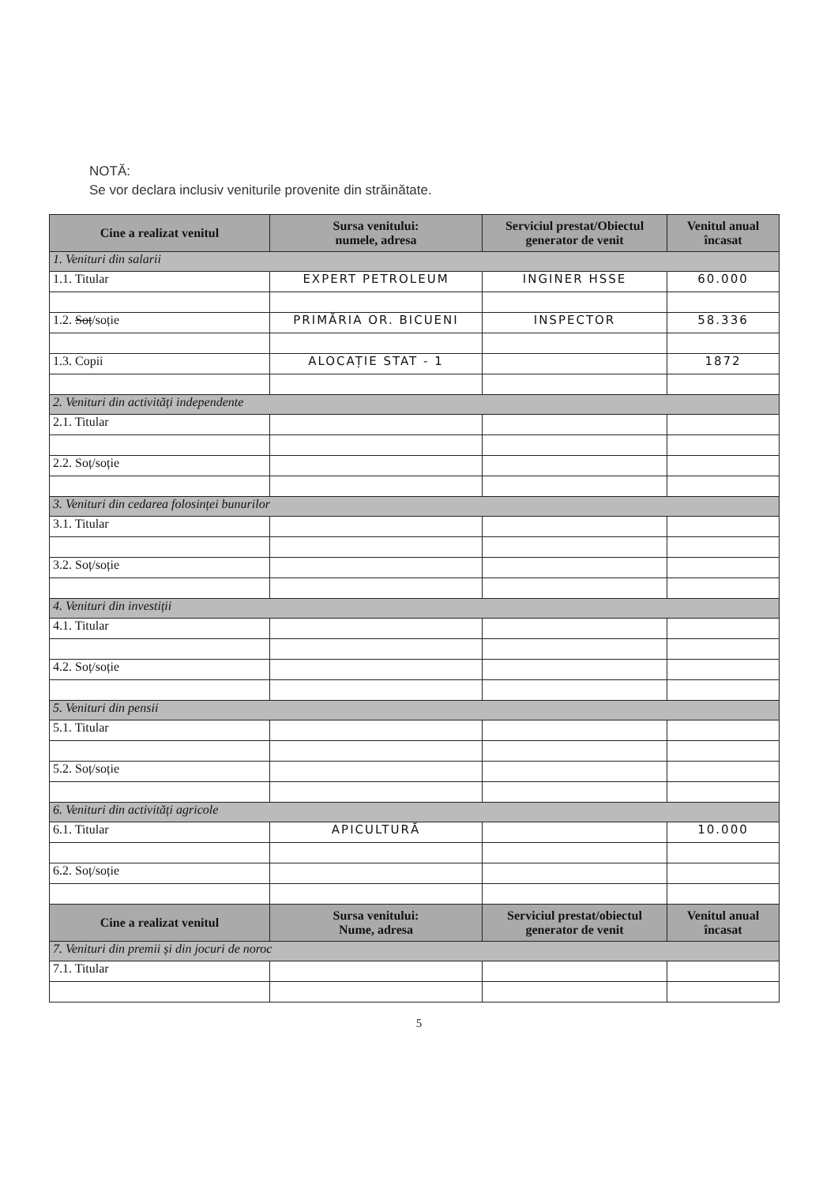NOTĂ:
Se vor declara inclusiv veniturile provenite din străinătate.
| Cine a realizat venitul | Sursa venitului: numele, adresa | Serviciul prestat/Obiectul generator de venit | Venitul anual încasat |
| --- | --- | --- | --- |
| 1. Venituri din salarii | | | |
| 1.1. Titular | EXPERT PETROLEUM | INGINER HSSE | 60.000 |
| 1.2. Soț /soție | PRIMĂRIA OR. BICUENI | INSPECTOR | 58.336 |
| 1.3. Copii | ALOCAȚIE STAT - 1 | | 1872 |
| 2. Venituri din activități independente | | | |
| 2.1. Titular | | | |
| 2.2. Soț/soție | | | |
| 3. Venituri din cedarea folosinței bunurilor | | | |
| 3.1. Titular | | | |
| 3.2. Soț/soție | | | |
| 4. Venituri din investiții | | | |
| 4.1. Titular | | | |
| 4.2. Soț/soție | | | |
| 5. Venituri din pensii | | | |
| 5.1. Titular | | | |
| 5.2. Soț/soție | | | |
| 6. Venituri din activități agricole | | | |
| 6.1. Titular | APICULTURĂ | | 10.000 |
| 6.2. Soț/soție | | | |
| Cine a realizat venitul | Sursa venitului: Nume, adresa | Serviciul prestat/obiectul generator de venit | Venitul anual încasat |
| 7. Venituri din premii și din jocuri de noroc | | | |
| 7.1. Titular | | | |
5